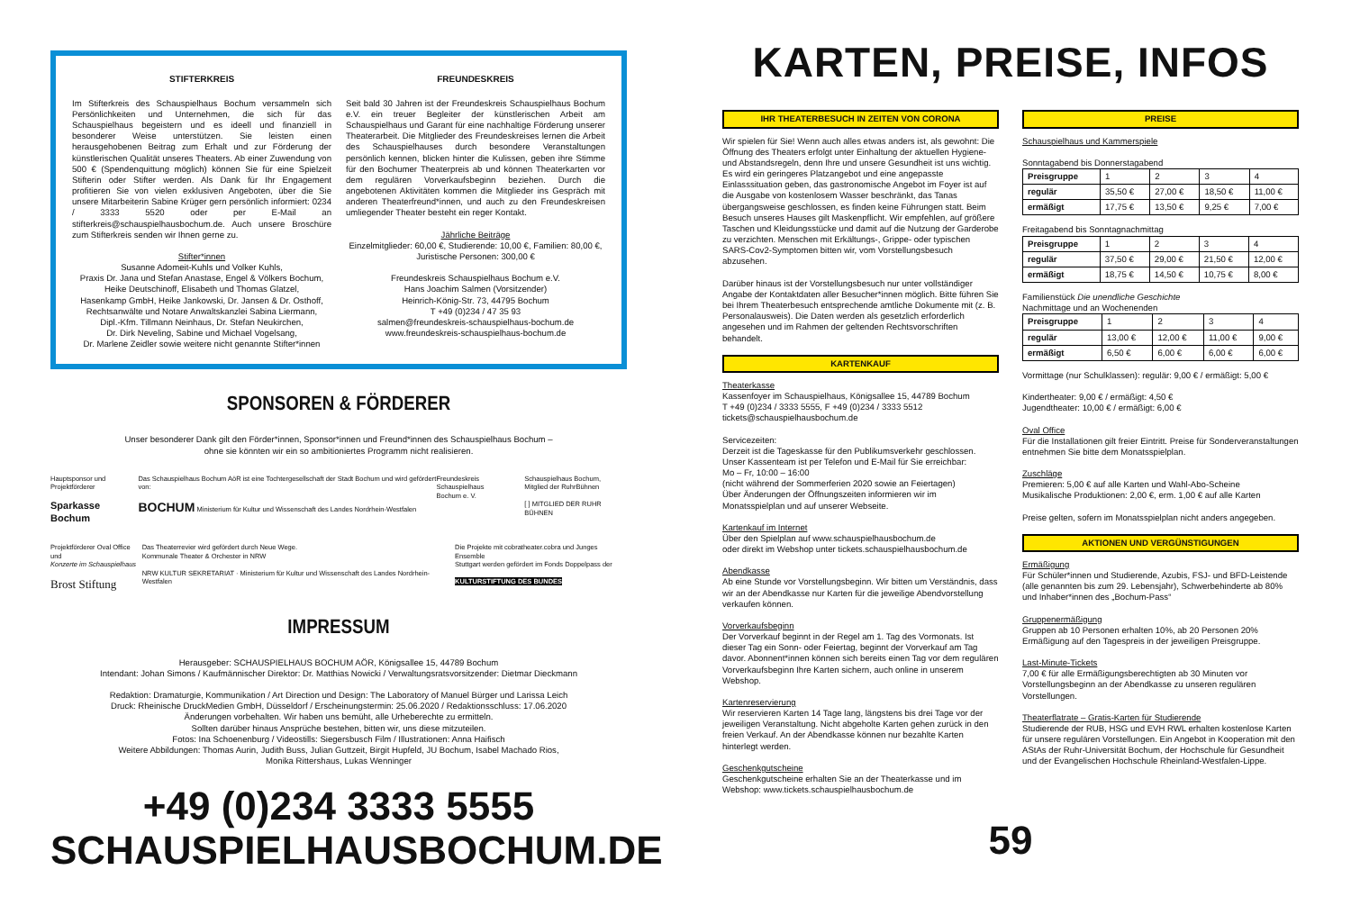STIFTERKREIS
Im Stifterkreis des Schauspielhaus Bochum versammeln sich Persönlichkeiten und Unternehmen, die sich für das Schauspielhaus begeistern und es ideell und finanziell in besonderer Weise unterstützen. Sie leisten einen herausgehobenen Beitrag zum Erhalt und zur Förderung der künstlerischen Qualität unseres Theaters. Ab einer Zuwendung von 500 € (Spendenquittung möglich) können Sie für eine Spielzeit Stifterin oder Stifter werden. Als Dank für Ihr Engagement profitieren Sie von vielen exklusiven Angeboten, über die Sie unsere Mitarbeiterin Sabine Krüger gern persönlich informiert: 0234 / 3333 5520 oder per E-Mail an stifterkreis@schauspielhausbochum.de. Auch unsere Broschüre zum Stifterkreis senden wir Ihnen gerne zu.
Stifter*innen
Susanne Adomeit-Kuhls und Volker Kuhls,
Praxis Dr. Jana und Stefan Anastase, Engel & Völkers Bochum,
Heike Deutschinoff, Elisabeth und Thomas Glatzel,
Hasenkamp GmbH, Heike Jankowski, Dr. Jansen & Dr. Osthoff,
Rechtsanwälte und Notare Anwaltskanzlei Sabina Liermann,
Dipl.-Kfm. Tillmann Neinhaus, Dr. Stefan Neukirchen,
Dr. Dirk Neveling, Sabine und Michael Vogelsang,
Dr. Marlene Zeidler sowie weitere nicht genannte Stifter*innen
FREUNDESKREIS
Seit bald 30 Jahren ist der Freundeskreis Schauspielhaus Bochum e.V. ein treuer Begleiter der künstlerischen Arbeit am Schauspielhaus und Garant für eine nachhaltige Förderung unserer Theaterarbeit. Die Mitglieder des Freundeskreises lernen die Arbeit des Schauspielhauses durch besondere Veranstaltungen persönlich kennen, blicken hinter die Kulissen, geben ihre Stimme für den Bochumer Theaterpreis ab und können Theaterkarten vor dem regulären Vorverkaufsbeginn beziehen. Durch die angebotenen Aktivitäten kommen die Mitglieder ins Gespräch mit anderen Theaterfreund*innen, und auch zu den Freundeskreisen umliegender Theater besteht ein reger Kontakt.
Jährliche Beiträge
Einzelmitglieder: 60,00 €, Studierende: 10,00 €, Familien: 80,00 €,
Juristische Personen: 300,00 €
Freundeskreis Schauspielhaus Bochum e.V.
Hans Joachim Salmen (Vorsitzender)
Heinrich-König-Str. 73, 44795 Bochum
T +49 (0)234 / 47 35 93
salmen@freundeskreis-schauspielhaus-bochum.de
www.freundeskreis-schauspielhaus-bochum.de
SPONSOREN & FÖRDERER
Unser besonderer Dank gilt den Förder*innen, Sponsor*innen und Freund*innen des Schauspielhaus Bochum –
ohne sie könnten wir ein so ambitioniertes Programm nicht realisieren.
Hauptsponsor und
Projektförderer
Sparkasse Bochum
Das Schauspielhaus Bochum AöR ist eine Tochtergesellschaft der Stadt Bochum und wird gefördert von:
BOCHUM Ministerium für Kultur und Wissenschaft des Landes Nordrhein-Westfalen
Freundeskreis Schauspielhaus
Bochum e. V.
Schauspielhaus Bochum,
Mitglied der RuhrBühnen
[ ] MITGLIED DER RUHR BÜHNEN
Projektförderer Oval Office und
Konzerte im Schauspielhaus
Brost Stiftung
Das Theaterrevier wird gefördert durch Neue Wege.
Kommunale Theater & Orchester in NRW
NRW KULTUR SEKRETARIAT · Ministerium für Kultur und Wissenschaft des Landes Nordrhein-Westfalen
Die Projekte mit cobratheater.cobra und Junges Ensemble
Stuttgart werden gefördert im Fonds Doppelpass der
KULTURSTIFTUNG DES BUNDES
IMPRESSUM
Herausgeber: SCHAUSPIELHAUS BOCHUM AÖR, Königsallee 15, 44789 Bochum
Intendant: Johan Simons / Kaufmännischer Direktor: Dr. Matthias Nowicki / Verwaltungsratsvorsitzender: Dietmar Dieckmann
Redaktion: Dramaturgie, Kommunikation / Art Direction und Design: The Laboratory of Manuel Bürger und Larissa Leich
Druck: Rheinische DruckMedien GmbH, Düsseldorf / Erscheinungstermin: 25.06.2020 / Redaktionsschluss: 17.06.2020
Änderungen vorbehalten. Wir haben uns bemüht, alle Urheberechte zu ermitteln.
Sollten darüber hinaus Ansprüche bestehen, bitten wir, uns diese mitzuteilen.
Fotos: Ina Schoenenburg / Videostills: Siegersbusch Film / Illustrationen: Anna Haifisch
Weitere Abbildungen: Thomas Aurin, Judith Buss, Julian Guttzeit, Birgit Hupfeld, JU Bochum, Isabel Machado Rios,
Monika Rittershaus, Lukas Wenninger
+49 (0)234 3333 5555
SCHAUSPIELHAUSBOCHUM.DE
KARTEN, PREISE, INFOS
IHR THEATERBESUCH IN ZEITEN VON CORONA
Wir spielen für Sie! Wenn auch alles etwas anders ist, als gewohnt: Die Öffnung des Theaters erfolgt unter Einhaltung der aktuellen Hygiene- und Abstandsregeln, denn Ihre und unsere Gesundheit ist uns wichtig. Es wird ein geringeres Platzangebot und eine angepasste Einlasssituation geben, das gastronomische Angebot im Foyer ist auf die Ausgabe von kostenlosem Wasser beschränkt, das Tanas übergangsweise geschlossen, es finden keine Führungen statt. Beim Besuch unseres Hauses gilt Maskenpflicht. Wir empfehlen, auf größere Taschen und Kleidungsstücke und damit auf die Nutzung der Garderobe zu verzichten. Menschen mit Erkältungs-, Grippe- oder typischen SARS-Cov2-Symptomen bitten wir, vom Vorstellungsbesuch abzusehen.
Darüber hinaus ist der Vorstellungsbesuch nur unter vollständiger Angabe der Kontaktdaten aller Besucher*innen möglich. Bitte führen Sie bei Ihrem Theaterbesuch entsprechende amtliche Dokumente mit (z. B. Personalausweis). Die Daten werden als gesetzlich erforderlich angesehen und im Rahmen der geltenden Rechtsvorschriften behandelt.
KARTENKAUF
Theaterkasse
Kassenfoyer im Schauspielhaus, Königsallee 15, 44789 Bochum
T +49 (0)234 / 3333 5555, F +49 (0)234 / 3333 5512
tickets@schauspielhausbochum.de
Servicezeiten:
Derzeit ist die Tageskasse für den Publikumsverkehr geschlossen. Unser Kassenteam ist per Telefon und E-Mail für Sie erreichbar:
Mo – Fr, 10:00 – 16:00
(nicht während der Sommerferien 2020 sowie an Feiertagen)
Über Änderungen der Öffnungszeiten informieren wir im Monatsspielplan und auf unserer Webseite.
Kartenkauf im Internet
Über den Spielplan auf www.schauspielhausbochum.de
oder direkt im Webshop unter tickets.schauspielhausbochum.de
Abendkasse
Ab eine Stunde vor Vorstellungsbeginn. Wir bitten um Verständnis, dass wir an der Abendkasse nur Karten für die jeweilige Abendvorstellung verkaufen können.
Vorverkaufsbeginn
Der Vorverkauf beginnt in der Regel am 1. Tag des Vormonats. Ist dieser Tag ein Sonn- oder Feiertag, beginnt der Vorverkauf am Tag davor. Abonnent*innen können sich bereits einen Tag vor dem regulären Vorverkaufsbeginn Ihre Karten sichern, auch online in unserem Webshop.
Kartenreservierung
Wir reservieren Karten 14 Tage lang, längstens bis drei Tage vor der jeweiligen Veranstaltung. Nicht abgeholte Karten gehen zurück in den freien Verkauf. An der Abendkasse können nur bezahlte Karten hinterlegt werden.
Geschenkgutscheine
Geschenkgutscheine erhalten Sie an der Theaterkasse und im Webshop: www.tickets.schauspielhausbochum.de
PREISE
Schauspielhaus und Kammerspiele
Sonntagabend bis Donnerstagabend
| Preisgruppe | 1 | 2 | 3 | 4 |
| --- | --- | --- | --- | --- |
| regulär | 35,50 € | 27,00 € | 18,50 € | 11,00 € |
| ermäßigt | 17,75 € | 13,50 € | 9,25 € | 7,00 € |
Freitagabend bis Sonntagnachmittag
| Preisgruppe | 1 | 2 | 3 | 4 |
| --- | --- | --- | --- | --- |
| regulär | 37,50 € | 29,00 € | 21,50 € | 12,00 € |
| ermäßigt | 18,75 € | 14,50 € | 10,75 € | 8,00 € |
Familienstück Die unendliche Geschichte
Nachmittage und an Wochenenden
| Preisgruppe | 1 | 2 | 3 | 4 |
| --- | --- | --- | --- | --- |
| regulär | 13,00 € | 12,00 € | 11,00 € | 9,00 € |
| ermäßigt | 6,50 € | 6,00 € | 6,00 € | 6,00 € |
Vormittage (nur Schulklassen): regulär: 9,00 € / ermäßigt: 5,00 €
Kindertheater: 9,00 € / ermäßigt: 4,50 €
Jugendtheater: 10,00 € / ermäßigt: 6,00 €
Oval Office
Für die Installationen gilt freier Eintritt. Preise für Sonderveranstaltungen entnehmen Sie bitte dem Monatsspielplan.
Zuschläge
Premieren: 5,00 € auf alle Karten und Wahl-Abo-Scheine
Musikalische Produktionen: 2,00 €, erm. 1,00 € auf alle Karten
Preise gelten, sofern im Monatsspielplan nicht anders angegeben.
AKTIONEN UND VERGÜNSTIGUNGEN
Ermäßigung
Für Schüler*innen und Studierende, Azubis, FSJ- und BFD-Leistende (alle genannten bis zum 29. Lebensjahr), Schwerbehinderte ab 80% und Inhaber*innen des „Bochum-Pass“
Gruppenermäßigung
Gruppen ab 10 Personen erhalten 10%, ab 20 Personen 20% Ermäßigung auf den Tagespreis in der jeweiligen Preisgruppe.
Last-Minute-Tickets
7,00 € für alle Ermäßigungsberechtigten ab 30 Minuten vor Vorstellungsbeginn an der Abendkasse zu unseren regulären Vorstellungen.
Theaterflatrate – Gratis-Karten für Studierende
Studierende der RUB, HSG und EVH RWL erhalten kostenlose Karten für unsere regulären Vorstellungen. Ein Angebot in Kooperation mit den AStAs der Ruhr-Universität Bochum, der Hochschule für Gesundheit und der Evangelischen Hochschule Rheinland-Westfalen-Lippe.
59